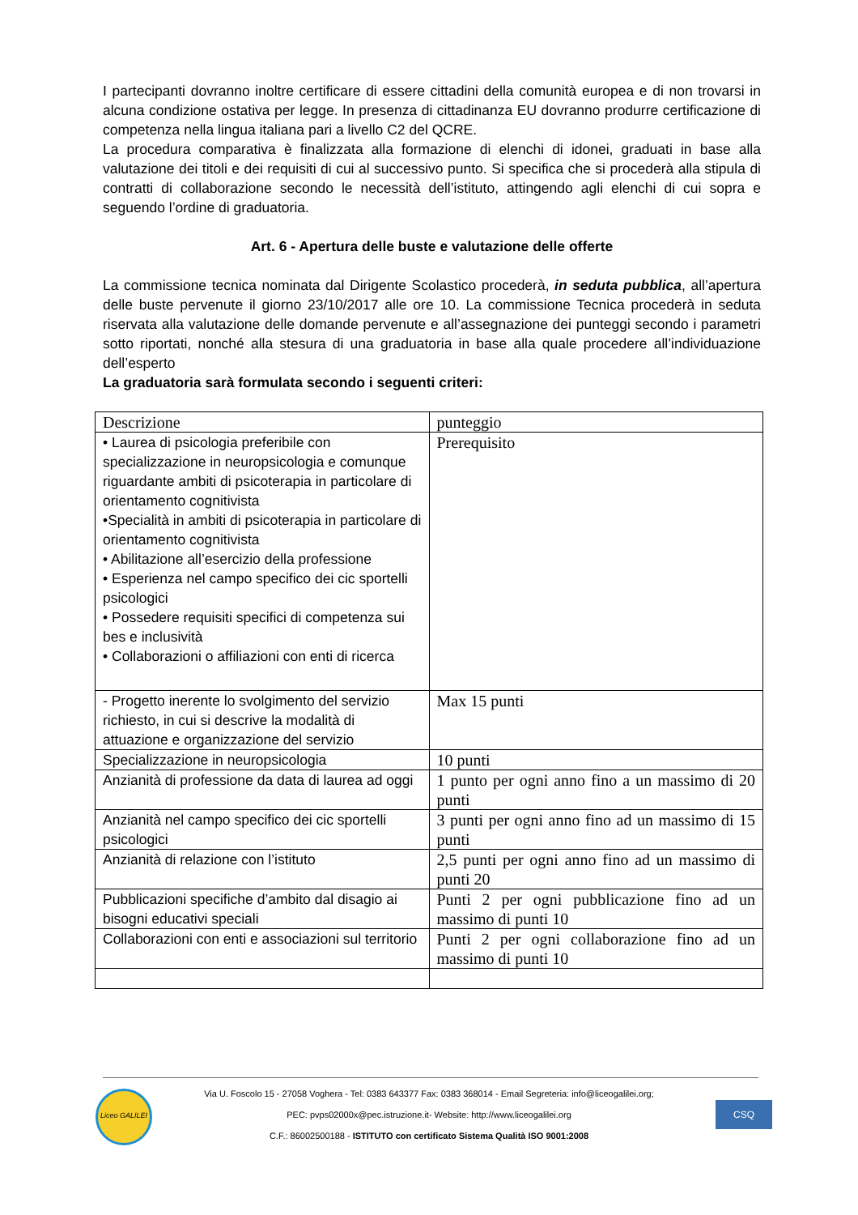I partecipanti dovranno inoltre certificare di essere cittadini della comunità europea e di non trovarsi in alcuna condizione ostativa per legge. In presenza di cittadinanza EU dovranno produrre certificazione di competenza nella lingua italiana pari a livello C2 del QCRE.
La procedura comparativa è finalizzata alla formazione di elenchi di idonei, graduati in base alla valutazione dei titoli e dei requisiti di cui al successivo punto. Si specifica che si procederà alla stipula di contratti di collaborazione secondo le necessità dell’istituto, attingendo agli elenchi di cui sopra e seguendo l’ordine di graduatoria.
Art. 6 - Apertura delle buste e valutazione delle offerte
La commissione tecnica nominata dal Dirigente Scolastico procederà, in seduta pubblica, all’apertura delle buste pervenute il giorno 23/10/2017 alle ore 10. La commissione Tecnica procederà in seduta riservata alla valutazione delle domande pervenute e all’assegnazione dei punteggi secondo i parametri sotto riportati, nonché alla stesura di una graduatoria in base alla quale procedere all’individuazione dell’esperto
La graduatoria sarà formulata secondo i seguenti criteri:
| Descrizione | punteggio |
| • Laurea di psicologia preferibile con specializzazione in neuropsicologia e comunque riguardante ambiti di psicoterapia in particolare di orientamento cognitivista •Specialità in ambiti di psicoterapia in particolare di orientamento cognitivista • Abilitazione all’esercizio della professione • Esperienza nel campo specifico dei cic sportelli psicologici • Possedere requisiti specifici di competenza sui bes e inclusività • Collaborazioni o affiliazioni con enti di ricerca | Prerequisito |
| - Progetto inerente lo svolgimento del servizio richiesto, in cui si descrive la modalità di attuazione e organizzazione del servizio | Max 15 punti |
| Specializzazione in neuropsicologia | 10 punti |
| Anzianità di professione da data di laurea ad oggi | 1 punto per ogni anno fino a un massimo di 20 punti |
| Anzianità nel campo specifico dei cic sportelli psicologici | 3 punti per ogni anno fino ad un massimo di 15 punti |
| Anzianità di relazione con l’istituto | 2,5 punti per ogni anno fino ad un massimo di punti 20 |
| Pubblicazioni specifiche d’ambito dal disagio ai bisogni educativi speciali | Punti 2 per ogni pubblicazione fino ad un massimo di punti 10 |
| Collaborazioni con enti e associazioni sul territorio | Punti 2 per ogni collaborazione fino ad un massimo di punti 10 |
Liceo GALILEI
Via U. Foscolo 15 - 27058 Voghera - Tel: 0383 643377 Fax: 0383 368014 - Email Segreteria: info@liceogalilei.org;
PEC: pvps02000x@pec.istruzione.it- Website: http://www.liceogalilei.org
C.F.: 86002500188 - ISTITUTO con certificato Sistema Qualità ISO 9001:2008
CSQ